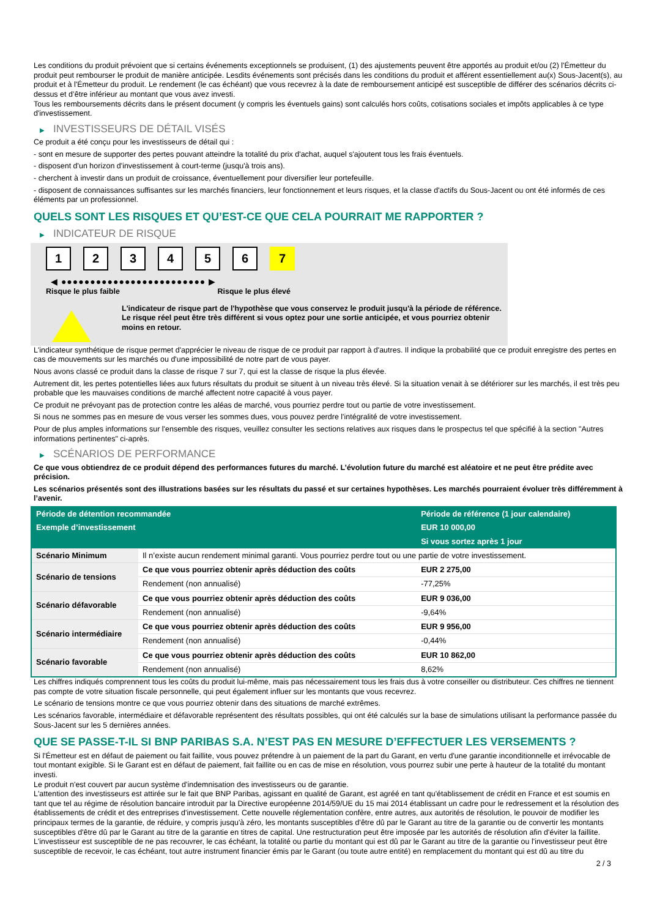Les conditions du produit prévoient que si certains événements exceptionnels se produisent, (1) des ajustements peuvent être apportés au produit et/ou (2) l'Émetteur du produit peut rembourser le produit de manière anticipée. Lesdits événements sont précisés dans les conditions du produit et afférent essentiellement au(x) Sous-Jacent(s), au produit et à l'Émetteur du produit. Le rendement (le cas échéant) que vous recevrez à la date de remboursement anticipé est susceptible de différer des scénarios décrits ci-dessus et d’être inférieur au montant que vous avez investi.
Tous les remboursements décrits dans le présent document (y compris les éventuels gains) sont calculés hors coûts, cotisations sociales et impôts applicables à ce type d'investissement.
▶ INVESTISSEURS DE DÉTAIL VISÉS
Ce produit a été conçu pour les investisseurs de détail qui :
- sont en mesure de supporter des pertes pouvant atteindre la totalité du prix d'achat, auquel s'ajoutent tous les frais éventuels.
- disposent d'un horizon d'investissement à court-terme (jusqu'à trois ans).
- cherchent à investir dans un produit de croissance, éventuellement pour diversifier leur portefeuille.
- disposent de connaissances suffisantes sur les marchés financiers, leur fonctionnement et leurs risques, et la classe d'actifs du Sous-Jacent ou ont été informés de ces éléments par un professionnel.
QUELS SONT LES RISQUES ET QU’EST-CE QUE CELA POURRAIT ME RAPPORTER ?
▶ INDICATEUR DE RISQUE
1 2 3 4 5 6 7
◀ ●●●●●●●●●●●●●●●●●●●●●●●●● ▶
Risque le plus faible Risque le plus élevé
L'indicateur de risque part de l'hypothèse que vous conservez le produit jusqu'à la période de référence.
Le risque réel peut être très différent si vous optez pour une sortie anticipée, et vous pourriez obtenir moins en retour.
L'indicateur synthétique de risque permet d'apprécier le niveau de risque de ce produit par rapport à d'autres. Il indique la probabilité que ce produit enregistre des pertes en cas de mouvements sur les marchés ou d'une impossibilité de notre part de vous payer.
Nous avons classé ce produit dans la classe de risque 7 sur 7, qui est la classe de risque la plus élevée.
Autrement dit, les pertes potentielles liées aux futurs résultats du produit se situent à un niveau très élevé. Si la situation venait à se détériorer sur les marchés, il est très peu probable que les mauvaises conditions de marché affectent notre capacité à vous payer.
Ce produit ne prévoyant pas de protection contre les aléas de marché, vous pourriez perdre tout ou partie de votre investissement.
Si nous ne sommes pas en mesure de vous verser les sommes dues, vous pouvez perdre l'intégralité de votre investissement.
Pour de plus amples informations sur l'ensemble des risques, veuillez consulter les sections relatives aux risques dans le prospectus tel que spécifié à la section "Autres informations pertinentes" ci-après.
▶ SCÉNARIOS DE PERFORMANCE
Ce que vous obtiendrez de ce produit dépend des performances futures du marché. L’évolution future du marché est aléatoire et ne peut être prédite avec précision.
Les scénarios présentés sont des illustrations basées sur les résultats du passé et sur certaines hypothèses. Les marchés pourraient évoluer très différemment à l’avenir.
| Période de détention recommandée | | Période de référence (1 jour calendaire) |
| --- | --- | --- |
| Exemple d’investissement | | EUR 10 000,00 |
| | | Si vous sortez après 1 jour |
| Scénario Minimum | Il n’existe aucun rendement minimal garanti. Vous pourriez perdre tout ou une partie de votre investissement. | |
| Scénario de tensions | Ce que vous pourriez obtenir après déduction des coûts | EUR 2 275,00 |
| | Rendement (non annualisé) | -77,25% |
| Scénario défavorable | Ce que vous pourriez obtenir après déduction des coûts | EUR 9 036,00 |
| | Rendement (non annualisé) | -9,64% |
| Scénario intermédiaire | Ce que vous pourriez obtenir après déduction des coûts | EUR 9 956,00 |
| | Rendement (non annualisé) | -0,44% |
| Scénario favorable | Ce que vous pourriez obtenir après déduction des coûts | EUR 10 862,00 |
| | Rendement (non annualisé) | 8,62% |
Les chiffres indiqués comprennent tous les coûts du produit lui-même, mais pas nécessairement tous les frais dus à votre conseiller ou distributeur. Ces chiffres ne tiennent pas compte de votre situation fiscale personnelle, qui peut également influer sur les montants que vous recevrez.
Le scénario de tensions montre ce que vous pourriez obtenir dans des situations de marché extrêmes.
Les scénarios favorable, intermédiaire et défavorable représentent des résultats possibles, qui ont été calculés sur la base de simulations utilisant la performance passée du Sous-Jacent sur les 5 dernières années.
QUE SE PASSE-T-IL SI BNP PARIBAS S.A. N’EST PAS EN MESURE D’EFFECTUER LES VERSEMENTS ?
Si l'Émetteur est en défaut de paiement ou fait faillite, vous pouvez prétendre à un paiement de la part du Garant, en vertu d'une garantie inconditionnelle et irrévocable de tout montant exigible. Si le Garant est en défaut de paiement, fait faillite ou en cas de mise en résolution, vous pourrez subir une perte à hauteur de la totalité du montant investi.
Le produit n'est couvert par aucun système d'indemnisation des investisseurs ou de garantie.
L'attention des investisseurs est attirée sur le fait que BNP Paribas, agissant en qualité de Garant, est agréé en tant qu'établissement de crédit en France et est soumis en tant que tel au régime de résolution bancaire introduit par la Directive européenne 2014/59/UE du 15 mai 2014 établissant un cadre pour le redressement et la résolution des établissements de crédit et des entreprises d'investissement. Cette nouvelle réglementation confère, entre autres, aux autorités de résolution, le pouvoir de modifier les principaux termes de la garantie, de réduire, y compris jusqu'à zéro, les montants susceptibles d'être dû par le Garant au titre de la garantie ou de convertir les montants susceptibles d'être dû par le Garant au titre de la garantie en titres de capital. Une restructuration peut être imposée par les autorités de résolution afin d'éviter la faillite. L'investisseur est susceptible de ne pas recouvrer, le cas échéant, la totalité ou partie du montant qui est dû par le Garant au titre de la garantie ou l'investisseur peut être susceptible de recevoir, le cas échéant, tout autre instrument financier émis par le Garant (ou toute autre entité) en remplacement du montant qui est dû au titre du
2 / 3